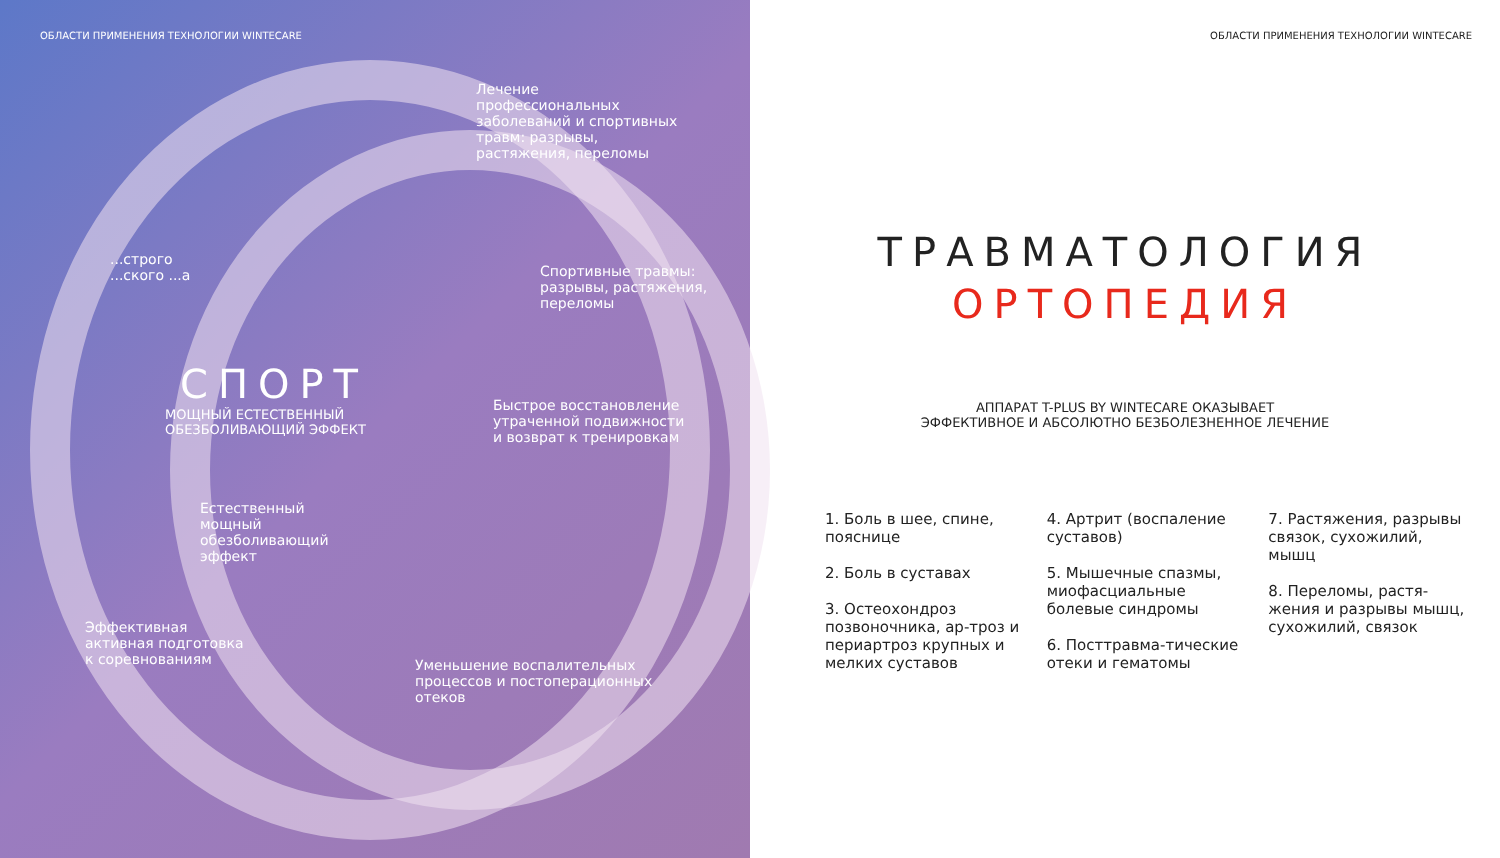ОБЛАСТИ ПРИМЕНЕНИЯ ТЕХНОЛОГИИ WINTECARE
Лечение профессиональных заболеваний и спортивных травм: разрывы, растяжения, переломы
...строго ...ского ...а
Спортивные травмы: разрывы, растяжения, переломы
СПОРТ
МОЩНЫЙ ЕСТЕСТВЕННЫЙ
ОБЕЗБОЛИВАЮЩИЙ ЭФФЕКТ
Быстрое восстановление утраченной подвижности и возврат к тренировкам
Естественный мощный обезболивающий эффект
Эффективная активная подготовка к соревнованиям
Уменьшение воспалительных процессов и постоперационных отеков
ОБЛАСТИ ПРИМЕНЕНИЯ ТЕХНОЛОГИИ WINTECARE
ТРАВМАТОЛОГИЯ
ОРТОПЕДИЯ
АППАРАТ T-PLUS BY WINTECARE ОКАЗЫВАЕТ
ЭФФЕКТИВНОЕ И АБСОЛЮТНО БЕЗБОЛЕЗНЕННОЕ ЛЕЧЕНИЕ
1. Боль в шее, спине, пояснице
2. Боль в суставах
3. Остеохондроз позвоночника, ар-троз и периартроз крупных и мелких суставов
4. Артрит (воспаление суставов)
5. Мышечные спазмы, миофасциальные болевые синдромы
6. Посттравма-тические отеки и гематомы
7. Растяжения, разрывы связок, сухожилий, мышц
8. Переломы, растя-жения и разрывы мышц, сухожилий, связок